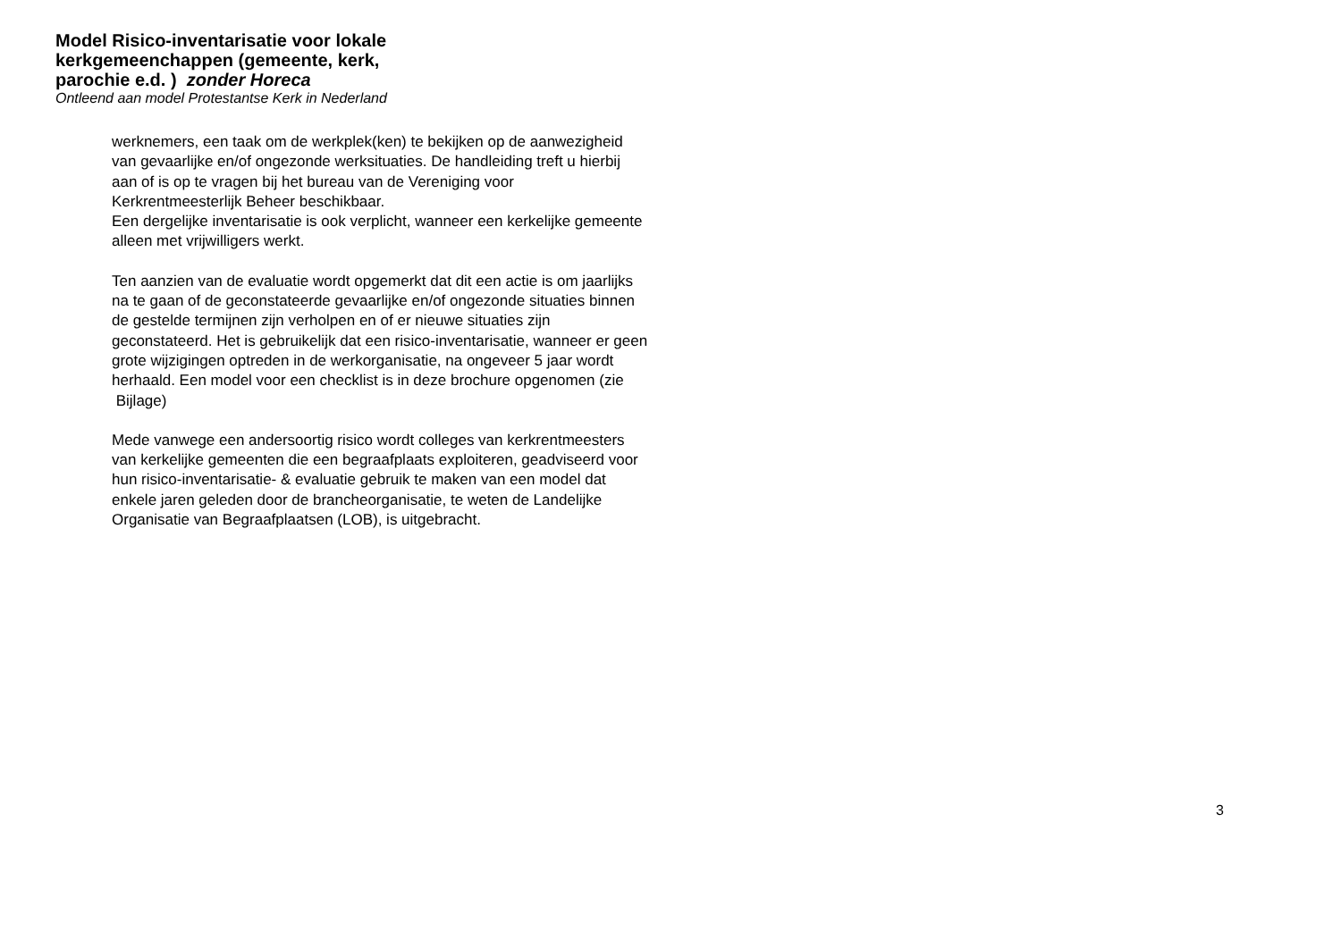Model Risico-inventarisatie voor lokale kerkgemeenchappen (gemeente, kerk, parochie e.d. ) zonder Horeca
Ontleend aan model Protestantse Kerk in Nederland
werknemers, een taak om de werkplek(ken) te bekijken op de aanwezigheid van gevaarlijke en/of ongezonde werksituaties. De handleiding treft u hierbij aan of is op te vragen bij het bureau van de Vereniging voor Kerkrentmeesterlijk Beheer beschikbaar.
Een dergelijke inventarisatie is ook verplicht, wanneer een kerkelijke gemeente alleen met vrijwilligers werkt.
Ten aanzien van de evaluatie wordt opgemerkt dat dit een actie is om jaarlijks na te gaan of de geconstateerde gevaarlijke en/of ongezonde situaties binnen de gestelde termijnen zijn verholpen en of er nieuwe situaties zijn geconstateerd. Het is gebruikelijk dat een risico-inventarisatie, wanneer er geen grote wijzigingen optreden in de werkorganisatie, na ongeveer 5 jaar wordt herhaald. Een model voor een checklist is in deze brochure opgenomen (zie Bijlage)
Mede vanwege een andersoortig risico wordt colleges van kerkrentmeesters van kerkelijke gemeenten die een begraafplaats exploiteren, geadviseerd voor hun risico-inventarisatie- & evaluatie gebruik te maken van een model dat enkele jaren geleden door de brancheorganisatie, te weten de Landelijke Organisatie van Begraafplaatsen (LOB), is uitgebracht.
3